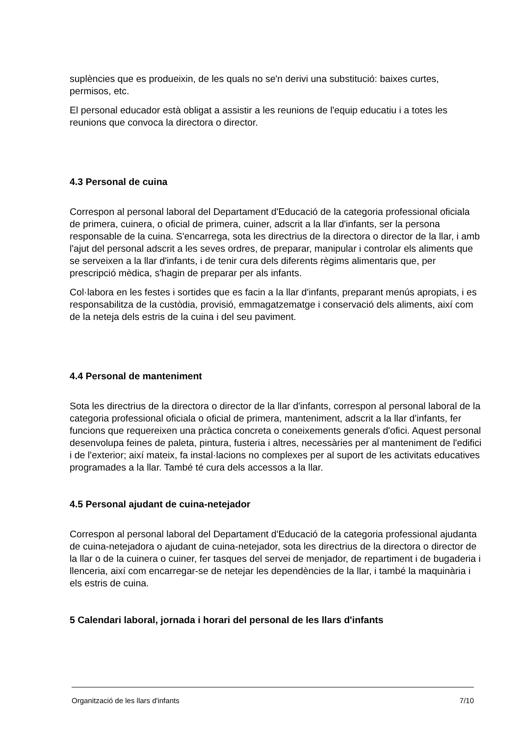suplències que es produeixin, de les quals no se'n derivi una substitució: baixes curtes, permisos, etc.
El personal educador està obligat a assistir a les reunions de l'equip educatiu i a totes les reunions que convoca la directora o director.
4.3 Personal de cuina
Correspon al personal laboral del Departament d'Educació de la categoria professional oficiala de primera, cuinera, o oficial de primera, cuiner, adscrit a la llar d'infants, ser la persona responsable de la cuina. S'encarrega, sota les directrius de la directora o director de la llar, i amb l'ajut del personal adscrit a les seves ordres, de preparar, manipular i controlar els aliments que se serveixen a la llar d'infants, i de tenir cura dels diferents règims alimentaris que, per prescripció mèdica, s'hagin de preparar per als infants.
Col·labora en les festes i sortides que es facin a la llar d'infants, preparant menús apropiats, i es responsabilitza de la custòdia, provisió, emmagatzematge i conservació dels aliments, així com de la neteja dels estris de la cuina i del seu paviment.
4.4 Personal de manteniment
Sota les directrius de la directora o director de la llar d'infants, correspon al personal laboral de la categoria professional oficiala o oficial de primera, manteniment, adscrit a la llar d'infants, fer funcions que requereixen una pràctica concreta o coneixements generals d'ofici. Aquest personal desenvolupa feines de paleta, pintura, fusteria i altres, necessàries per al manteniment de l'edifici i de l'exterior; així mateix, fa instal·lacions no complexes per al suport de les activitats educatives programades a la llar. També té cura dels accessos a la llar.
4.5 Personal ajudant de cuina-netejador
Correspon al personal laboral del Departament d'Educació de la categoria professional ajudanta de cuina-netejadora o ajudant de cuina-netejador, sota les directrius de la directora o director de la llar o de la cuinera o cuiner, fer tasques del servei de menjador, de repartiment i de bugaderia i llenceria, així com encarregar-se de netejar les dependències de la llar, i també la maquinària i els estris de cuina.
5 Calendari laboral, jornada i horari del personal de les llars d'infants
Organització de les llars d'infants 7/10